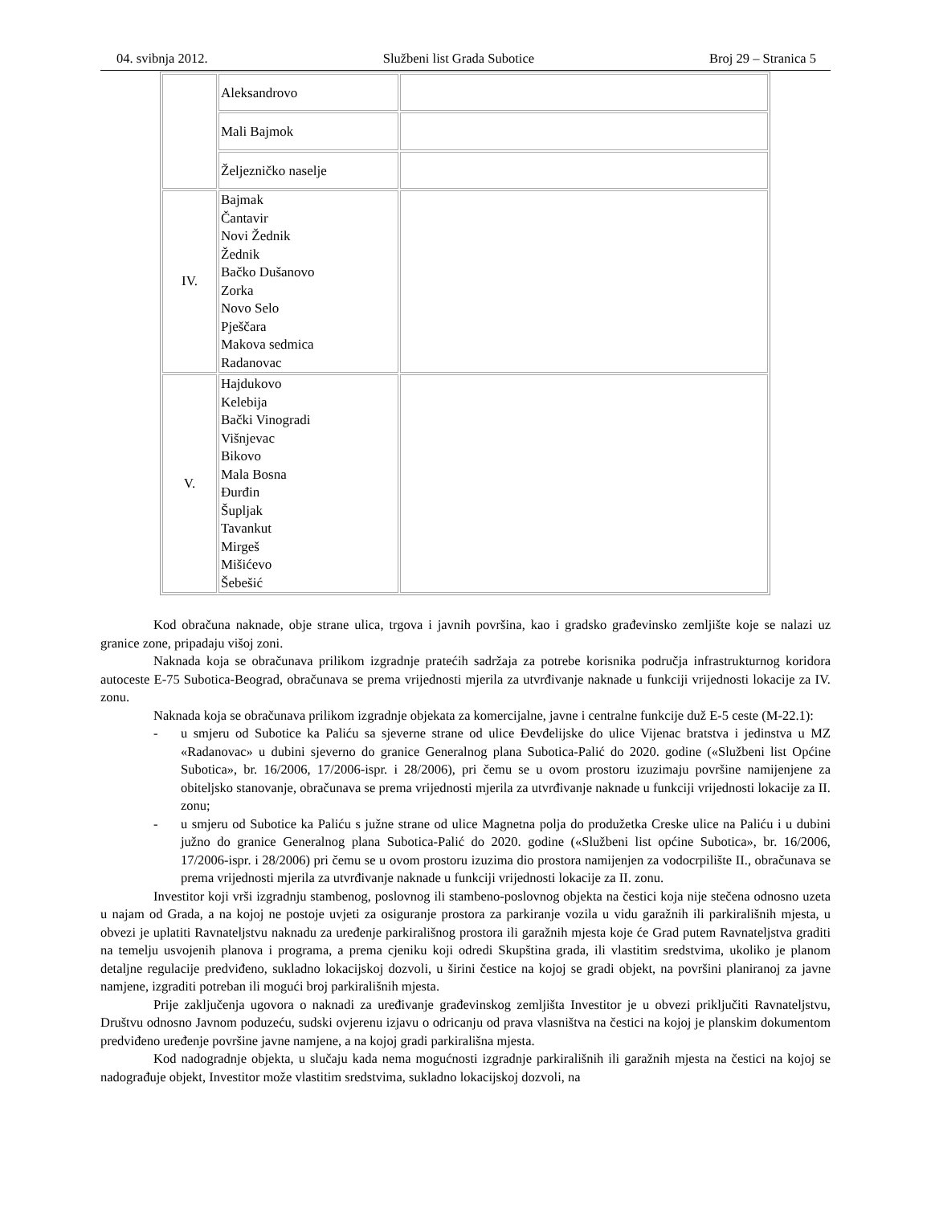04. svibnja 2012. Službeni list Grada Subotice Broj 29 – Stranica 5
| | Aleksandrovo | |
| | Mali Bajmok | |
| | Željezničko naselje | |
| IV. | Bajmak Čantavir Novi Žednik Žednik Bačko Dušanovo Zorka Novo Selo Pješčara Makova sedmica Radanovac | |
| V. | Hajdukovo Kelebija Bački Vinogradi Višnjevac Bikovo Mala Bosna Đurđin Šupljak Tavankut Mirgeš Mišićevo Šebešić | |
Kod obračuna naknade, obje strane ulica, trgova i javnih površina, kao i gradsko građevinsko zemljište koje se nalazi uz granice zone, pripadaju višoj zoni.
Naknada koja se obračunava prilikom izgradnje pratećih sadržaja za potrebe korisnika područja infrastrukturnog koridora autoceste E-75 Subotica-Beograd, obračunava se prema vrijednosti mjerila za utvrđivanje naknade u funkciji vrijednosti lokacije za IV. zonu.
Naknada koja se obračunava prilikom izgradnje objekata za komercijalne, javne i centralne funkcije duž E-5 ceste (M-22.1):
- u smjeru od Subotice ka Paliću sa sjeverne strane od ulice Đevđelijske do ulice Vijenac bratstva i jedinstva u MZ «Radanovac» u dubini sjeverno do granice Generalnog plana Subotica-Palić do 2020. godine («Službeni list Općine Subotica», br. 16/2006, 17/2006-ispr. i 28/2006), pri čemu se u ovom prostoru izuzimaju površine namijenjene za obiteljsko stanovanje, obračunava se prema vrijednosti mjerila za utvrđivanje naknade u funkciji vrijednosti lokacije za II. zonu;
- u smjeru od Subotice ka Paliću s južne strane od ulice Magnetna polja do produžetka Creske ulice na Paliću i u dubini južno do granice Generalnog plana Subotica-Palić do 2020. godine («Službeni list općine Subotica», br. 16/2006, 17/2006-ispr. i 28/2006) pri čemu se u ovom prostoru izuzima dio prostora namijenjen za vodocrpilište II., obračunava se prema vrijednosti mjerila za utvrđivanje naknade u funkciji vrijednosti lokacije za II. zonu.
Investitor koji vrši izgradnju stambenog, poslovnog ili stambeno-poslovnog objekta na čestici koja nije stečena odnosno uzeta u najam od Grada, a na kojoj ne postoje uvjeti za osiguranje prostora za parkiranje vozila u vidu garažnih ili parkirališnih mjesta, u obvezi je uplatiti Ravnateljstvu naknadu za uređenje parkirališnog prostora ili garažnih mjesta koje će Grad putem Ravnateljstva graditi na temelju usvojenih planova i programa, a prema cjeniku koji odredi Skupština grada, ili vlastitim sredstvima, ukoliko je planom detaljne regulacije predviđeno, sukladno lokacijskoj dozvoli, u širini čestice na kojoj se gradi objekt, na površini planiranoj za javne namjene, izgraditi potreban ili mogući broj parkirališnih mjesta.
Prije zaključenja ugovora o naknadi za uređivanje građevinskog zemljišta Investitor je u obvezi priključiti Ravnateljstvu, Društvu odnosno Javnom poduzeću, sudski ovjerenu izjavu o odricanju od prava vlasništva na čestici na kojoj je planskim dokumentom predviđeno uređenje površine javne namjene, a na kojoj gradi parkirališna mjesta.
Kod nadogradnje objekta, u slučaju kada nema mogućnosti izgradnje parkirališnih ili garažnih mjesta na čestici na kojoj se nadograđuje objekt, Investitor može vlastitim sredstvima, sukladno lokacijskoj dozvoli, na